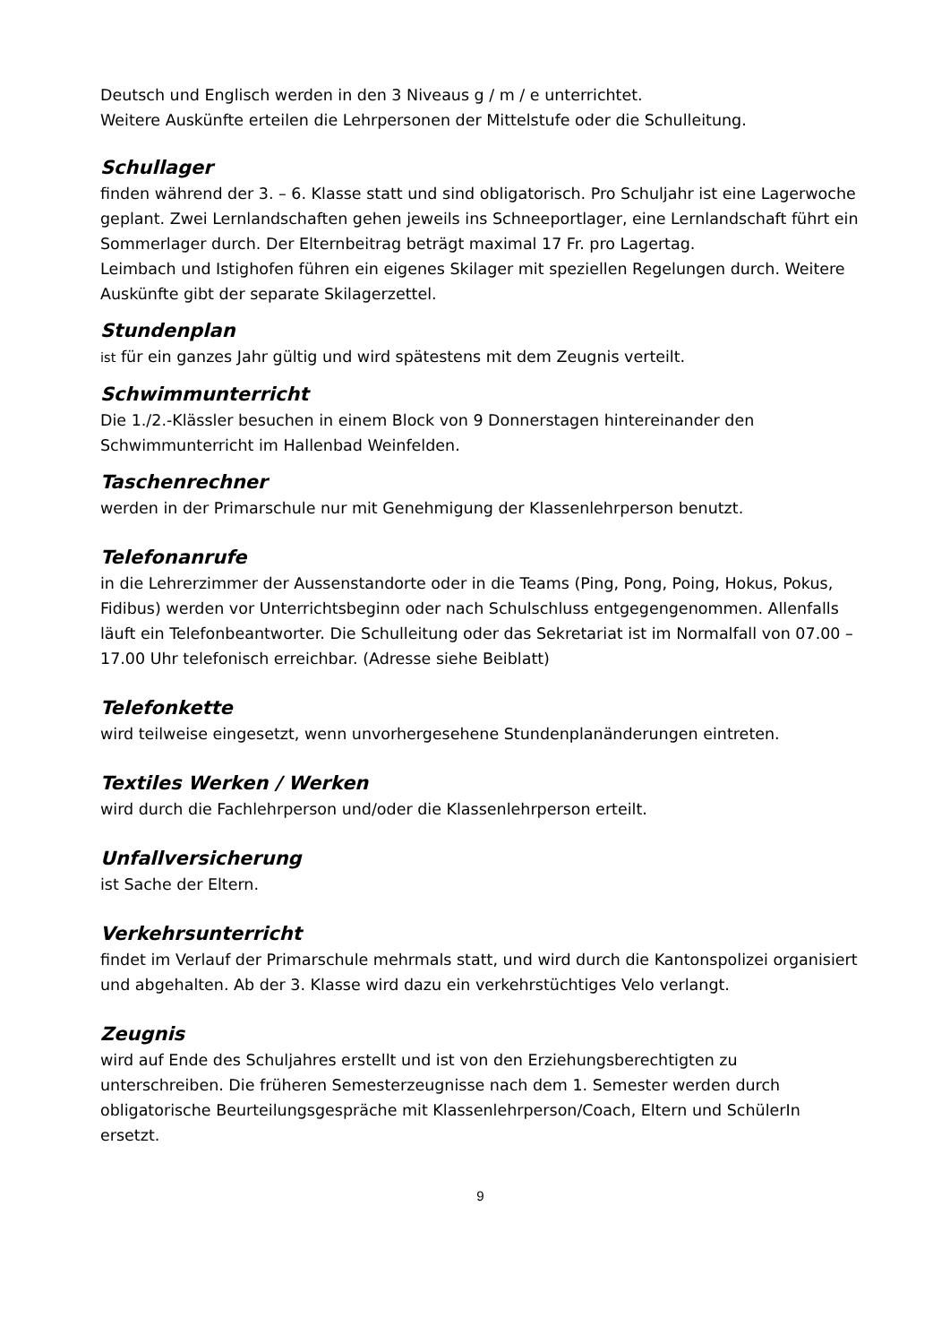Deutsch und Englisch werden in den 3 Niveaus g / m / e unterrichtet.
Weitere Auskünfte erteilen die Lehrpersonen der Mittelstufe oder die Schulleitung.
Schullager
finden während der 3. – 6. Klasse statt und sind obligatorisch. Pro Schuljahr ist eine Lagerwoche geplant. Zwei Lernlandschaften gehen jeweils ins Schneeportlager, eine Lernlandschaft führt ein Sommerlager durch. Der Elternbeitrag beträgt maximal 17 Fr. pro Lagertag.
Leimbach und Istighofen führen ein eigenes Skilager mit speziellen Regelungen durch. Weitere Auskünfte gibt der separate Skilagerzettel.
Stundenplan
ist für ein ganzes Jahr gültig und wird spätestens mit dem Zeugnis verteilt.
Schwimmunterricht
Die 1./2.-Klässler besuchen in einem Block von 9 Donnerstagen hintereinander den Schwimmunterricht im Hallenbad Weinfelden.
Taschenrechner
werden in der Primarschule nur mit Genehmigung der Klassenlehrperson benutzt.
Telefonanrufe
in die Lehrerzimmer der Aussenstandorte oder in die Teams (Ping, Pong, Poing, Hokus, Pokus, Fidibus) werden vor Unterrichtsbeginn oder nach Schulschluss entgegengenommen. Allenfalls läuft ein Telefonbeantworter. Die Schulleitung oder das Sekretariat ist im Normalfall von 07.00 – 17.00 Uhr telefonisch erreichbar. (Adresse siehe Beiblatt)
Telefonkette
wird teilweise eingesetzt, wenn unvorhergesehene Stundenplanänderungen eintreten.
Textiles Werken / Werken
wird durch die Fachlehrperson und/oder die Klassenlehrperson erteilt.
Unfallversicherung
ist Sache der Eltern.
Verkehrsunterricht
findet im Verlauf der Primarschule mehrmals statt, und wird durch die Kantonspolizei organisiert und abgehalten. Ab der 3. Klasse wird dazu ein verkehrstüchtiges Velo verlangt.
Zeugnis
wird auf Ende des Schuljahres erstellt und ist von den Erziehungsberechtigten zu unterschreiben. Die früheren Semesterzeugnisse nach dem 1. Semester werden durch obligatorische Beurteilungsgespräche mit Klassenlehrperson/Coach, Eltern und SchülerIn ersetzt.
9